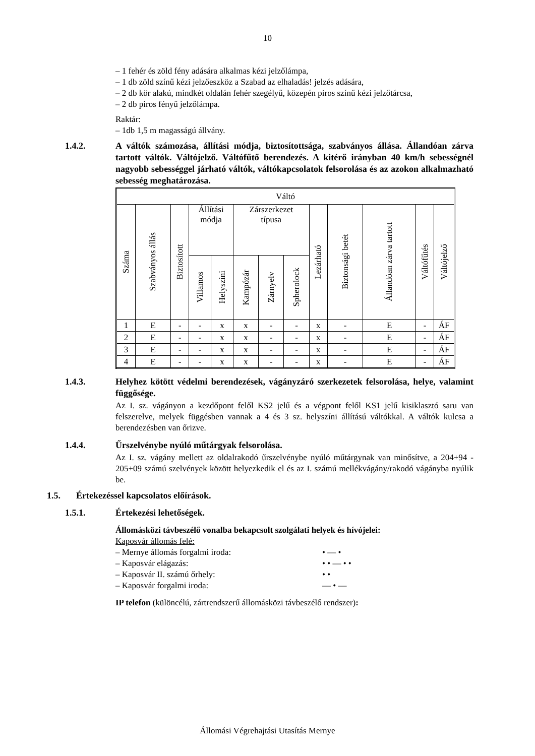10
– 1 fehér és zöld fény adására alkalmas kézi jelzőlámpa,
– 1 db zöld színű kézi jelzőeszköz a Szabad az elhaladás! jelzés adására,
– 2 db kör alakú, mindkét oldalán fehér szegélyű, közepén piros színű kézi jelzőtárcsa,
– 2 db piros fényű jelzőlámpa.
Raktár:
– 1db 1,5 m magasságú állvány.
1.4.2. A váltók számozása, állítási módja, biztosítottsága, szabványos állása. Állandóan zárva tartott váltók. Váltójelző. Váltófűtő berendezés. A kitérő irányban 40 km/h sebességnél nagyobb sebességgel járható váltók, váltókapcsolatok felsorolása és az azokon alkalmazható sebesség meghatározása.
| Váltó | | | | | | | | | | | | |
| --- | --- | --- | --- | --- | --- | --- | --- | --- | --- | --- | --- | --- |
| Száma | Szabványos állás | Biztosított | Állítási módja | | Zárszerkezet típusa | | | Lezárható | Biztonsági betét | Állandóan zárva tartott | Váltófűtés | Váltójelző |
| | | | Villamos | Helyszíni | Kampózár | Zárnyelv | Spherolock | | | | | |
| 1 | E | - | - | x | x | - | - | x | - | E | - | ÁF |
| 2 | E | - | - | x | x | - | - | x | - | E | - | ÁF |
| 3 | E | - | - | x | x | - | - | x | - | E | - | ÁF |
| 4 | E | - | - | x | x | - | - | x | - | E | - | ÁF |
1.4.3. Helyhez kötött védelmi berendezések, vágányzáró szerkezetek felsorolása, helye, valamint függősége.
Az I. sz. vágányon a kezdőpont felől KS2 jelű és a végpont felől KS1 jelű kisiklasztó saru van felszerelve, melyek függésben vannak a 4 és 3 sz. helyszíni állítású váltókkal. A váltók kulcsa a berendezésben van őrizve.
1.4.4. Űrszelvénybe nyúló műtárgyak felsorolása.
Az I. sz. vágány mellett az oldalrakodó űrszelvénybe nyúló műtárgynak van minősítve, a 204+94 - 205+09 számú szelvények között helyezkedik el és az I. számú mellékvágány/rakodó vágányba nyúlik be.
1.5. Értekezéssel kapcsolatos előírások.
1.5.1. Értekezési lehetőségek.
Állomásközi távbeszélő vonalba bekapcsolt szolgálati helyek és hívójelei:
Kaposvár állomás felé:
– Mernye állomás forgalmi iroda: • — •
– Kaposvár elágazás: • • — • •
– Kaposvár II. számú őrhely: • •
– Kaposvár forgalmi iroda: — • —
IP telefon (különcélú, zártrendszerű állomásközi távbeszélő rendszer):
Állomási Végrehajtási Utasítás Mernye